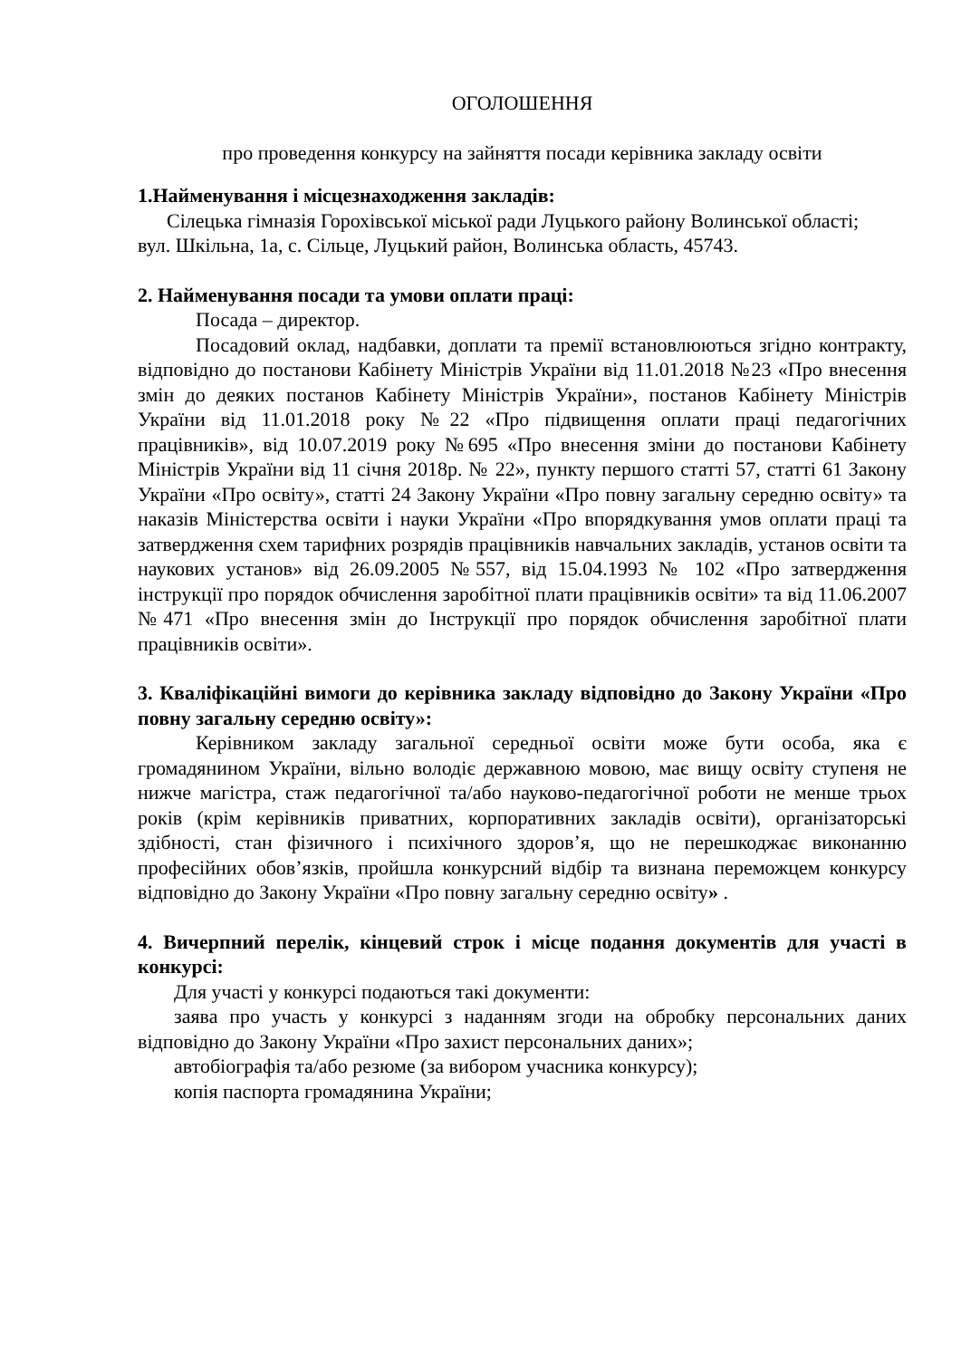ОГОЛОШЕННЯ
про проведення конкурсу на зайняття посади керівника закладу освіти
1.Найменування і місцезнаходження закладів:
Сілецька гімназія Горохівської міської ради Луцького району Волинської області;
вул. Шкільна, 1а, с. Сільце, Луцький район, Волинська область, 45743.
2. Найменування посади та умови оплати праці:
Посада – директор.
Посадовий оклад, надбавки, доплати та премії встановлюються згідно контракту, відповідно до постанови Кабінету Міністрів України від 11.01.2018 №23 «Про внесення змін до деяких постанов Кабінету Міністрів України», постанов Кабінету Міністрів України від 11.01.2018 року №22 «Про підвищення оплати праці педагогічних працівників», від 10.07.2019 року №695 «Про внесення зміни до постанови Кабінету Міністрів України від 11 січня 2018р. № 22», пункту першого статті 57, статті 61 Закону України «Про освіту», статті 24 Закону України «Про повну загальну середню освіту» та наказів Міністерства освіти і науки України «Про впорядкування умов оплати праці та затвердження схем тарифних розрядів працівників навчальних закладів, установ освіти та наукових установ» від 26.09.2005 №557, від 15.04.1993 № 102 «Про затвердження інструкції про порядок обчислення заробітної плати працівників освіти» та від 11.06.2007 №471 «Про внесення змін до Інструкції про порядок обчислення заробітної плати працівників освіти».
3. Кваліфікаційні вимоги до керівника закладу відповідно до Закону України «Про повну загальну середню освіту»:
Керівником закладу загальної середньої освіти може бути особа, яка є громадянином України, вільно володіє державною мовою, має вищу освіту ступеня не нижче магістра, стаж педагогічної та/або науково-педагогічної роботи не менше трьох років (крім керівників приватних, корпоративних закладів освіти), організаторські здібності, стан фізичного і психічного здоров’я, що не перешкоджає виконанню професійних обов’язків, пройшла конкурсний відбір та визнана переможцем конкурсу відповідно до Закону України «Про повну загальну середню освіту» .
4. Вичерпний перелік, кінцевий строк і місце подання документів для участі в конкурсі:
Для участі у конкурсі подаються такі документи:
заява про участь у конкурсі з наданням згоди на обробку персональних даних відповідно до Закону України «Про захист персональних даних»;
автобіографія та/або резюме (за вибором учасника конкурсу);
копія паспорта громадянина України;